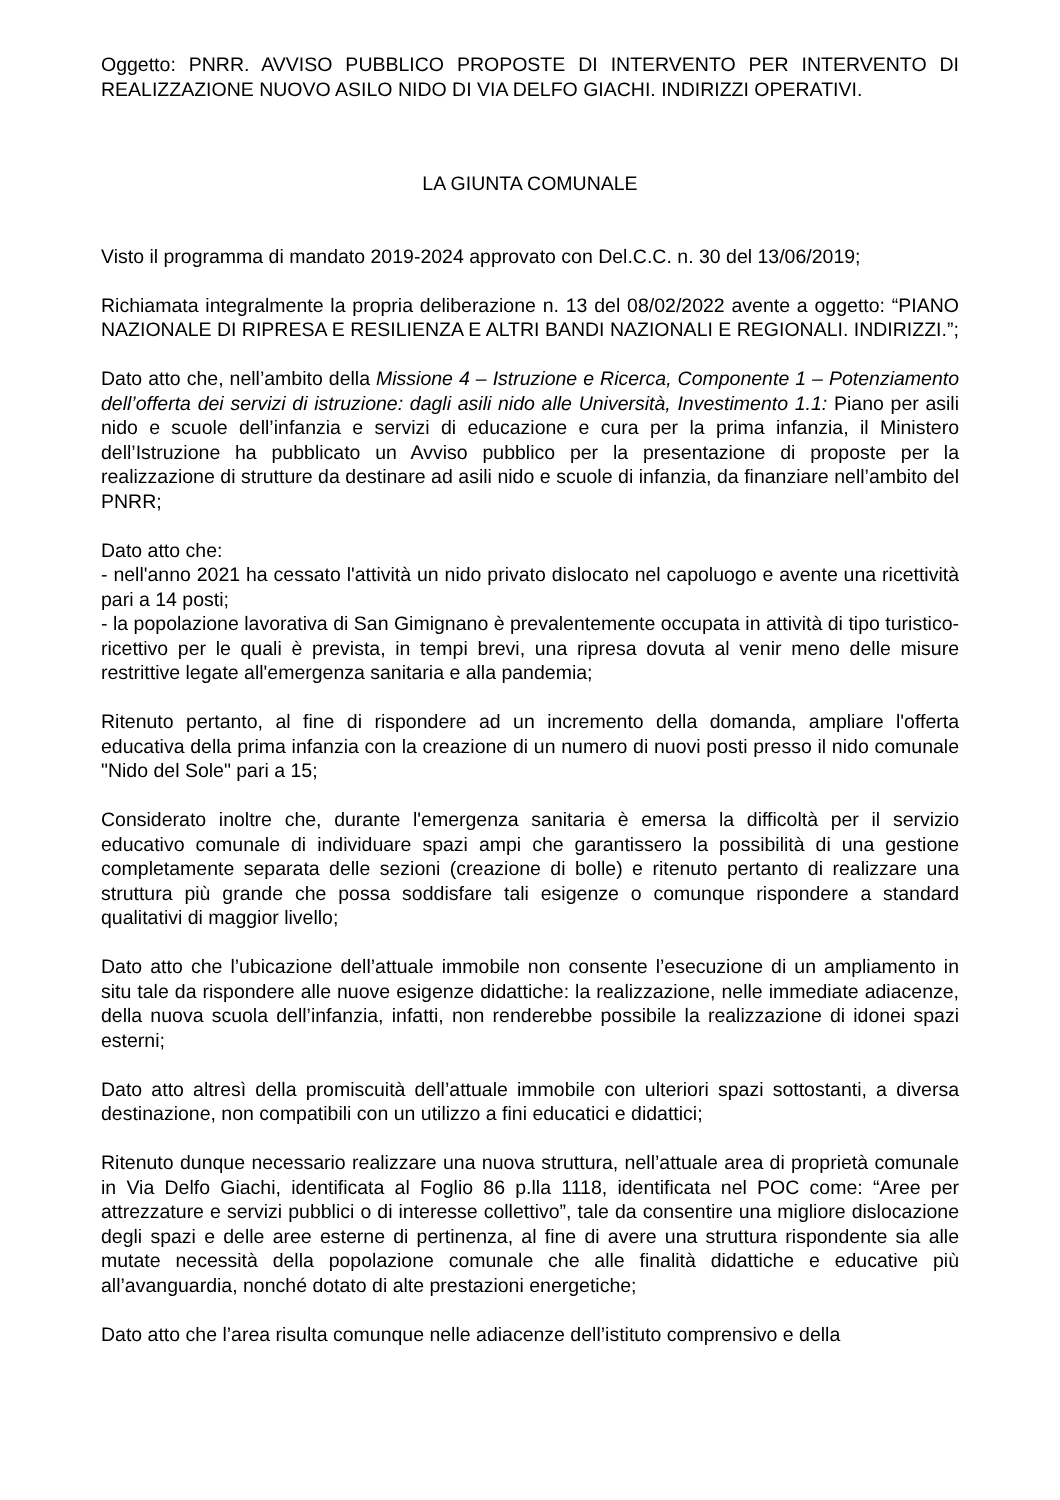Oggetto: PNRR. AVVISO PUBBLICO PROPOSTE DI INTERVENTO PER INTERVENTO DI REALIZZAZIONE NUOVO ASILO NIDO DI VIA DELFO GIACHI. INDIRIZZI OPERATIVI.
LA GIUNTA COMUNALE
Visto il programma di mandato 2019-2024 approvato con Del.C.C. n. 30 del 13/06/2019;
Richiamata integralmente la propria deliberazione n. 13 del 08/02/2022 avente a oggetto: “PIANO NAZIONALE DI RIPRESA E RESILIENZA E ALTRI BANDI NAZIONALI E REGIONALI. INDIRIZZI.”;
Dato atto che, nell’ambito della Missione 4 – Istruzione e Ricerca, Componente 1 – Potenziamento dell’offerta dei servizi di istruzione: dagli asili nido alle Università, Investimento 1.1: Piano per asili nido e scuole dell’infanzia e servizi di educazione e cura per la prima infanzia, il Ministero dell’Istruzione ha pubblicato un Avviso pubblico per la presentazione di proposte per la realizzazione di strutture da destinare ad asili nido e scuole di infanzia, da finanziare nell’ambito del PNRR;
Dato atto che:
- nell'anno 2021 ha cessato l'attività un nido privato dislocato nel capoluogo e avente una ricettività pari a 14 posti;
- la popolazione lavorativa di San Gimignano è prevalentemente occupata in attività di tipo turistico-ricettivo per le quali è prevista, in tempi brevi, una ripresa dovuta al venir meno delle misure restrittive legate all'emergenza sanitaria e alla pandemia;
Ritenuto pertanto, al fine di rispondere ad un incremento della domanda, ampliare l'offerta educativa della prima infanzia con la creazione di un numero di nuovi posti presso il nido comunale "Nido del Sole" pari a 15;
Considerato inoltre che, durante l'emergenza sanitaria è emersa la difficoltà per il servizio educativo comunale di individuare spazi ampi che garantissero la possibilità di una gestione completamente separata delle sezioni (creazione di bolle) e ritenuto pertanto di realizzare una struttura più grande che possa soddisfare tali esigenze o comunque rispondere a standard qualitativi di maggior livello;
Dato atto che l’ubicazione dell’attuale immobile non consente l’esecuzione di un ampliamento in situ tale da rispondere alle nuove esigenze didattiche: la realizzazione, nelle immediate adiacenze, della nuova scuola dell’infanzia, infatti, non renderebbe possibile la realizzazione di idonei spazi esterni;
Dato atto altresì della promiscuità dell’attuale immobile con ulteriori spazi sottostanti, a diversa destinazione, non compatibili con un utilizzo a fini educatici e didattici;
Ritenuto dunque necessario realizzare una nuova struttura, nell’attuale area di proprietà comunale in Via Delfo Giachi, identificata al Foglio 86 p.lla 1118, identificata nel POC come: “Aree per attrezzature e servizi pubblici o di interesse collettivo”, tale da consentire una migliore dislocazione degli spazi e delle aree esterne di pertinenza, al fine di avere una struttura rispondente sia alle mutate necessità della popolazione comunale che alle finalità didattiche e educative più all’avanguardia, nonché dotato di alte prestazioni energetiche;
Dato atto che l’area risulta comunque nelle adiacenze dell’istituto comprensivo e della